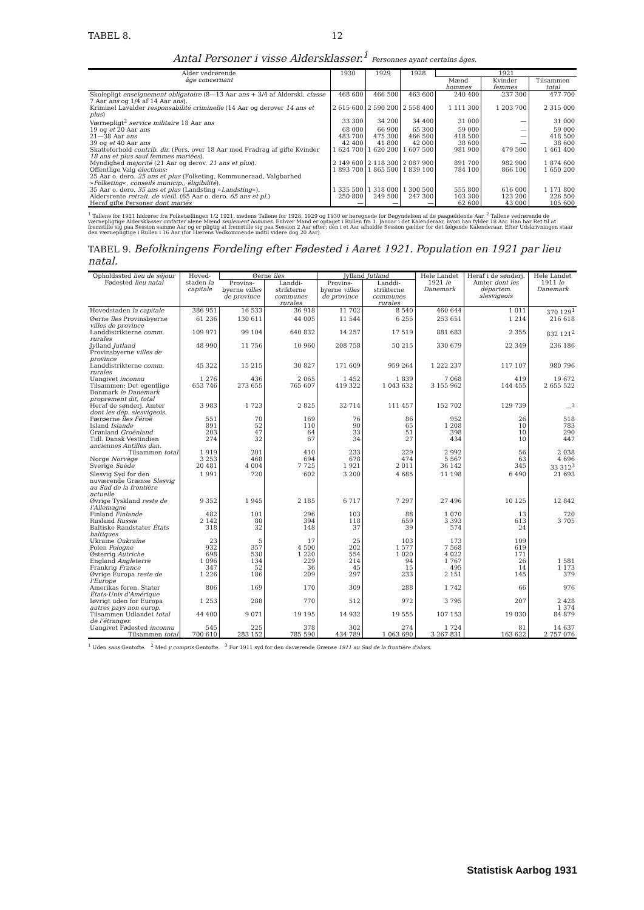TABEL 8. 12
Antal Personer i visse Aldersklasser.<sup>1</sup> Personnes ayant certains âges.
| Alder vedrørende âge concernant | 1930 | 1929 | 1928 | 1921 | | |
| --- | --- | --- | --- | --- | --- | --- |
| | | | | Mænd hommes | Kvinder femmes | Tilsammen total |
| Skolepligt enseignement obligatoire (8—13 Aar ans + 3/4 af Alderskl. classe 7 Aar ans og 1/4 af 14 Aar ans ). | 468 600 | 466 500 | 463 600 | 240 400 | 237 300 | 477 700 |
| Kriminel Lavalder responsabilité criminelle (14 Aar og derover 14 ans et plus ) | 2 615 600 | 2 590 200 | 2 558 400 | 1 111 300 | 1 203 700 | 2 315 000 |
| Værnepligt<sup>2</sup> service militaire 18 Aar ans | 33 300 | 34 200 | 34 400 | 31 000 | — | 31 000 |
| 19 og et 20 Aar ans | 68 000 | 66 900 | 65 300 | 59 000 | — | 59 000 |
| 21—38 Aar ans | 483 700 | 475 300 | 466 500 | 418 500 | — | 418 500 |
| 39 og et 40 Aar ans | 42 400 | 41 800 | 42 000 | 38 600 | — | 38 600 |
| Skatteforhold contrib. dir. (Pers. over 18 Aar med Fradrag af gifte Kvinder 18 ans et plus sauf femmes mariées ). | 1 624 700 | 1 620 200 | 1 607 500 | 981 900 | 479 500 | 1 461 400 |
| Myndighed majorité (21 Aar og derov. 21 ans et plus ). | 2 149 600 | 2 118 300 | 2 087 900 | 891 700 | 982 900 | 1 874 600 |
| Offentlige Valg élections: 25 Aar o. dero. 25 ans et plus (Folketing, Kommuneraad, Valgbarhed » Folketing «, conseils municip., éligibilité ). | 1 893 700 | 1 865 500 | 1 839 100 | 784 100 | 866 100 | 1 650 200 |
| 35 Aar o. dero. 35 ans et plus (Landsting » Landsting «). | 1 335 500 | 1 318 000 | 1 300 500 | 555 800 | 616 000 | 1 171 800 |
| Aldersrente retrait. de vieill. (65 Aar o. dero. 65 ans et pl. ) | 250 800 | 249 500 | 247 300 | 103 300 | 123 200 | 226 500 |
| Heraf gifte Personer dont mariés | — | — | — | 62 600 | 43 000 | 105 600 |
<sup>1</sup> Tallene for 1921 hidrører fra Folketællingen 1/2 1921, medens Tallene for 1928, 1929 og 1930 er beregnede for Begyndelsen af de paagældende Aar. <sup>2</sup> Tallene vedrørende de værnepligtige Aldersklasser omfatter alene Mænd seulement hommes. Enhver Mand er optaget i Rullen fra 1. Januar i det Kalenderaar, hvori han fylder 18 Aar. Han har Ret til at fremstille sig paa Session samme Aar og er pligtig at fremstille sig paa Session 2 Aar efter; den i et Aar afholdte Session gælder for det følgende Kalenderaar. Efter Udskrivningen staar den værnepligtige i Rullen i 16 Aar (for Hærens Vedkommende indtil videre dog 20 Aar).
TABEL 9. Befolkningens Fordeling efter Fødested i Aaret 1921. Population en 1921 par lieu natal.
| Opholdssted lieu de séjour Fødested lieu natal | Hoved-staden la capitale | Øerne îles | | Jylland Jutland | | Hele Landet 1921 le Danemark | Heraf i de sønderj. Amter dont les départem. slesvigeois | Hele Landet 1911 le Danemark |
| --- | --- | --- | --- | --- | --- | --- | --- | --- |
| | | Provins-byerne villes de province | Landdi-strikterne communes rurales | Provins-byerne villes de province | Landdi-strikterne communes rurales | | | |
| Hovedstaden la capitale | 386 951 | 16 533 | 36 918 | 11 702 | 8 540 | 460 644 | 1 011 | 370 129<sup>1</sup> |
| Øerne îles Provinsbyerne villes de province | 61 236 | 130 611 | 44 005 | 11 544 | 6 255 | 253 651 | 1 214 | 216 618 |
| Landdistrikterne comm. rurales | 109 971 | 99 104 | 640 832 | 14 257 | 17 519 | 881 683 | 2 355 | 832 121<sup>2</sup> |
| Jylland Jutland Provinsbyerne villes de province | 48 990 | 11 756 | 10 960 | 208 758 | 50 215 | 330 679 | 22 349 | 236 186 |
| Landdistrikterne comm. rurales | 45 322 | 15 215 | 30 827 | 171 609 | 959 264 | 1 222 237 | 117 107 | 980 796 |
| Uangivet inconnu | 1 276 | 436 | 2 065 | 1 452 | 1 839 | 7 068 | 419 | 19 672 |
| Tilsammen: Det egentlige Danmark le Danemark proprement dit, total | 653 746 | 273 655 | 765 607 | 419 322 | 1 043 632 | 3 155 962 | 144 455 | 2 655 522 |
| Heraf de sønderj. Amter dont les dép. slesvigeois. | 3 983 | 1 723 | 2 825 | 32 714 | 111 457 | 152 702 | 129 739 | —<sup>3</sup> |
| Færøerne îles Féroë | 551 | 70 | 169 | 76 | 86 | 952 | 26 | 518 |
| Island Islande | 891 | 52 | 110 | 90 | 65 | 1 208 | 10 | 783 |
| Grønland Groënland | 203 | 47 | 64 | 33 | 51 | 398 | 10 | 290 |
| Tidl. Dansk Vestindien anciennes Antilles dan. | 274 | 32 | 67 | 34 | 27 | 434 | 10 | 447 |
| Tilsammen total | 1 919 | 201 | 410 | 233 | 229 | 2 992 | 56 | 2 038 |
| Norge Norvège | 3 253 | 468 | 694 | 678 | 474 | 5 567 | 63 | 4 696 |
| Sverige Suède | 20 481 | 4 004 | 7 725 | 1 921 | 2 011 | 36 142 | 345 | 33 312<sup>3</sup> |
| Slesvig Syd for den nuværende Grænse Slesvig au Sud de la frontière actuelle | 1 991 | 720 | 602 | 3 200 | 4 685 | 11 198 | 6 490 | 21 693 |
| Øvrige Tyskland reste de l'Allemagne | 9 352 | 1 945 | 2 185 | 6 717 | 7 297 | 27 496 | 10 125 | 12 842 |
| Finland Finlande | 482 | 101 | 296 | 103 | 88 | 1 070 | 13 | 720 |
| Rusland Russie | 2 142 | 80 | 394 | 118 | 659 | 3 393 | 613 | 3 705 |
| Baltiske Randstater États baltiques | 318 | 32 | 148 | 37 | 39 | 574 | 24 | |
| Ukraine Oukraïne | 23 | 5 | 17 | 25 | 103 | 173 | 109 | |
| Polen Pologne | 932 | 357 | 4 500 | 202 | 1 577 | 7 568 | 619 | |
| Østerrig Autriche | 698 | 530 | 1 220 | 554 | 1 020 | 4 022 | 171 | |
| England Angleterre | 1 096 | 134 | 229 | 214 | 94 | 1 767 | 26 | 1 581 |
| Frankrig France | 347 | 52 | 36 | 45 | 15 | 495 | 14 | 1 173 |
| Øvrige Europa reste de l'Europe | 1 226 | 186 | 209 | 297 | 233 | 2 151 | 145 | 379 |
| Amerikas foren. Stater États-Unis d'Amérique | 806 | 169 | 170 | 309 | 288 | 1 742 | 66 | 976 |
| Iøvrigt uden for Europa autres pays non europ. | 1 253 | 288 | 770 | 512 | 972 | 3 795 | 207 | 2 428 1 374 |
| Tilsammen Udlandet total de l'étranger. | 44 400 | 9 071 | 19 195 | 14 932 | 19 555 | 107 153 | 19 030 | 84 879 |
| Uangivet Fødested inconnu | 545 | 225 | 378 | 302 | 274 | 1 724 | 81 | 14 637 |
| Tilsammen total | 700 610 | 283 152 | 785 590 | 434 789 | 1 063 690 | 3 267 831 | 163 622 | 2 757 076 |
<sup>1</sup> Uden sans Gentofte. <sup>2</sup> Med y compris Gentofte. <sup>3</sup> For 1911 syd for den daværende Grænse 1911 au Sud de la frontière d'alors.
Statistisk Aarbog 1931